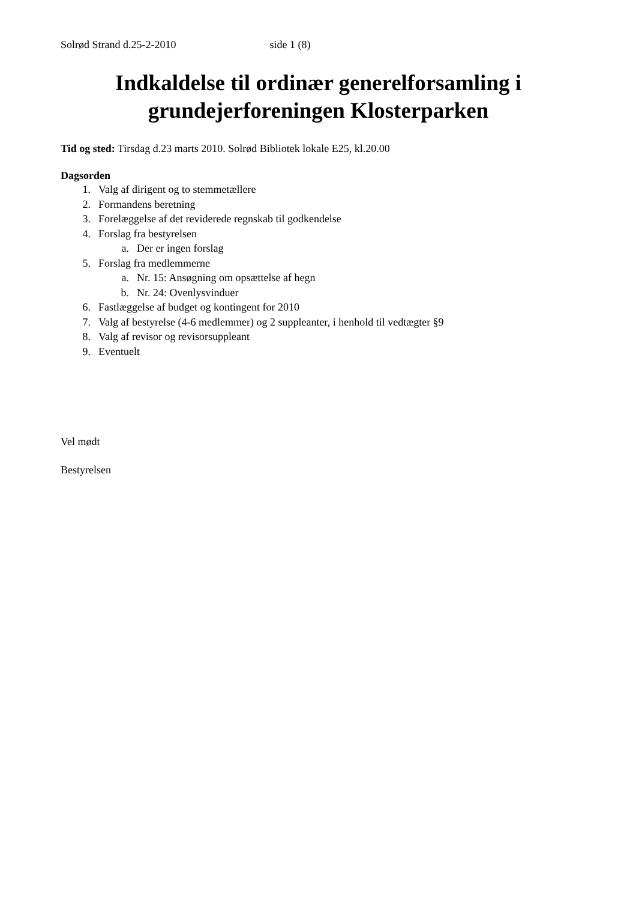Solrød Strand d.25-2-2010 side 1 (8)
Indkaldelse til ordinær generelforsamling i grundejerforeningen Klosterparken
Tid og sted: Tirsdag d.23 marts 2010. Solrød Bibliotek lokale E25, kl.20.00
Dagsorden
1. Valg af dirigent og to stemmetællere
2. Formandens beretning
3. Forelæggelse af det reviderede regnskab til godkendelse
4. Forslag fra bestyrelsen
a. Der er ingen forslag
5. Forslag fra medlemmerne
a. Nr. 15: Ansøgning om opsættelse af hegn
b. Nr. 24: Ovenlysvinduer
6. Fastlæggelse af budget og kontingent for 2010
7. Valg af bestyrelse (4-6 medlemmer) og 2 suppleanter, i henhold til vedtægter §9
8. Valg af revisor og revisorsuppleant
9. Eventuelt
Vel mødt
Bestyrelsen